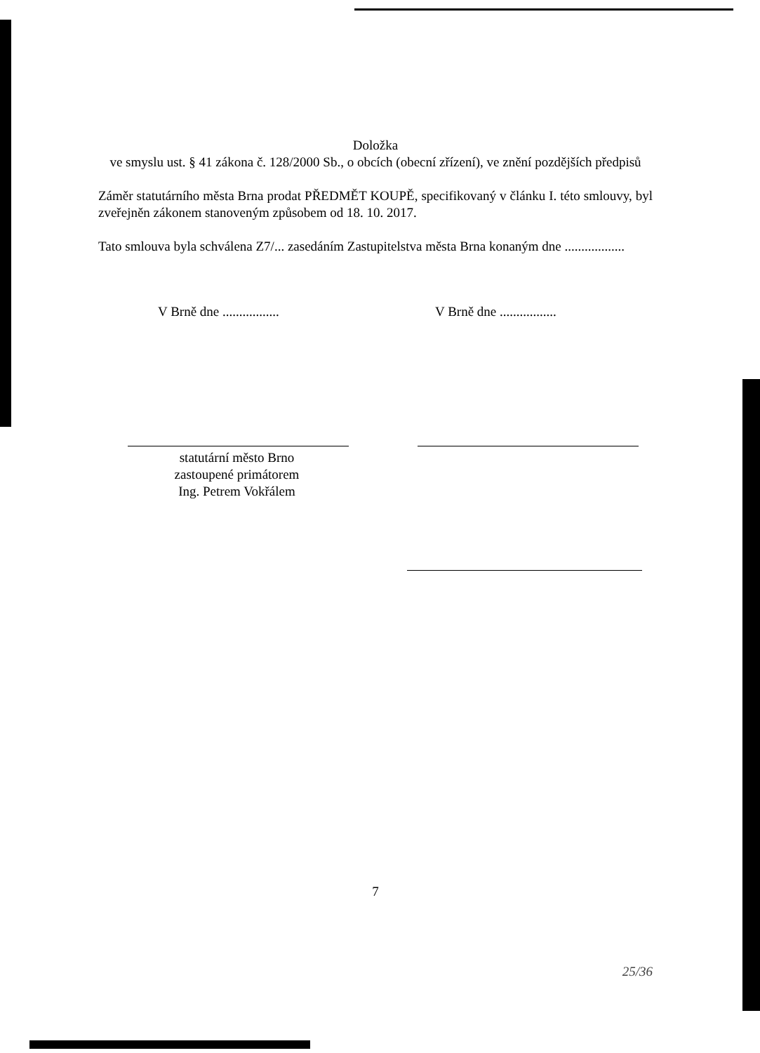Doložka
ve smyslu ust. § 41 zákona č. 128/2000 Sb., o obcích (obecní zřízení), ve znění pozdějších předpisů
Záměr statutárního města Brna prodat PŘEDMĚT KOUPĚ, specifikovaný v článku I. této smlouvy, byl zveřejněn zákonem stanoveným způsobem od 18. 10. 2017.
Tato smlouva byla schválena Z7/... zasedáním Zastupitelstva města Brna konaným dne ..................
V Brně dne ................. V Brně dne .................
statutární město Brno
zastoupené primátorem
Ing. Petrem Vokřálem
7
25/36